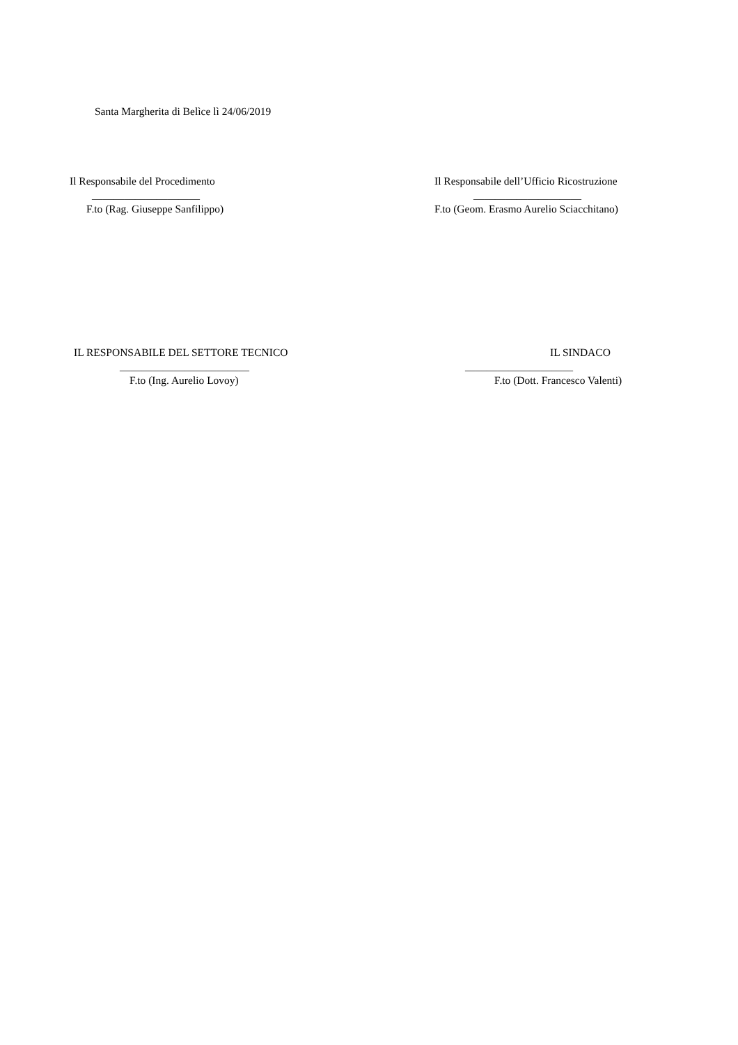Santa Margherita di Belìce lì 24/06/2019
Il Responsabile del Procedimento
____________________
F.to (Rag. Giuseppe Sanfilippo)
Il Responsabile dell’Ufficio Ricostruzione
____________________
F.to (Geom. Erasmo Aurelio Sciacchitano)
IL RESPONSABILE DEL SETTORE TECNICO
________________________
F.to (Ing. Aurelio Lovoy)
IL SINDACO
____________________
F.to (Dott. Francesco Valenti)